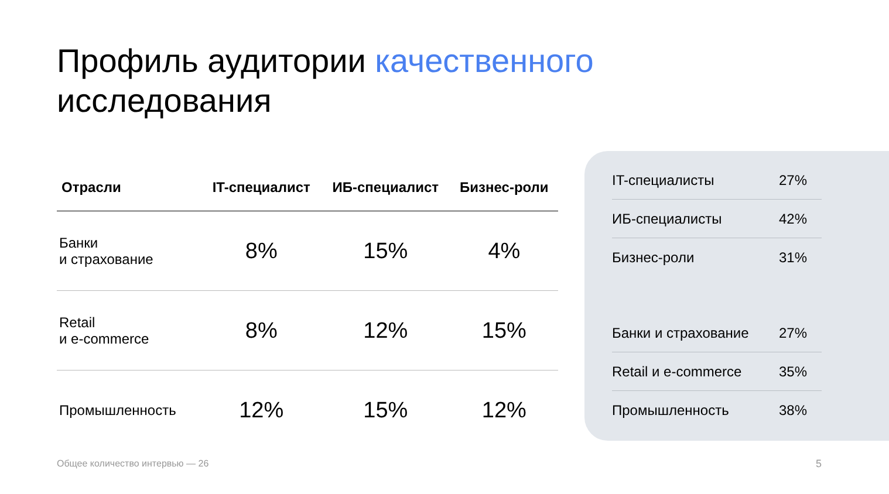Профиль аудитории качественного
исследования
| Отрасли | IT-специалист | ИБ-специалист | Бизнес-роли |
| --- | --- | --- | --- |
| Банки и страхование | 8% | 15% | 4% |
| Retail и e-commerce | 8% | 12% | 15% |
| Промышленность | 12% | 15% | 12% |
| IT-специалисты | 27% |
| ИБ-специалисты | 42% |
| Бизнес-роли | 31% |
| Банки и страхование | 27% |
| Retail и e-commerce | 35% |
| Промышленность | 38% |
Общее количество интервью — 26 5